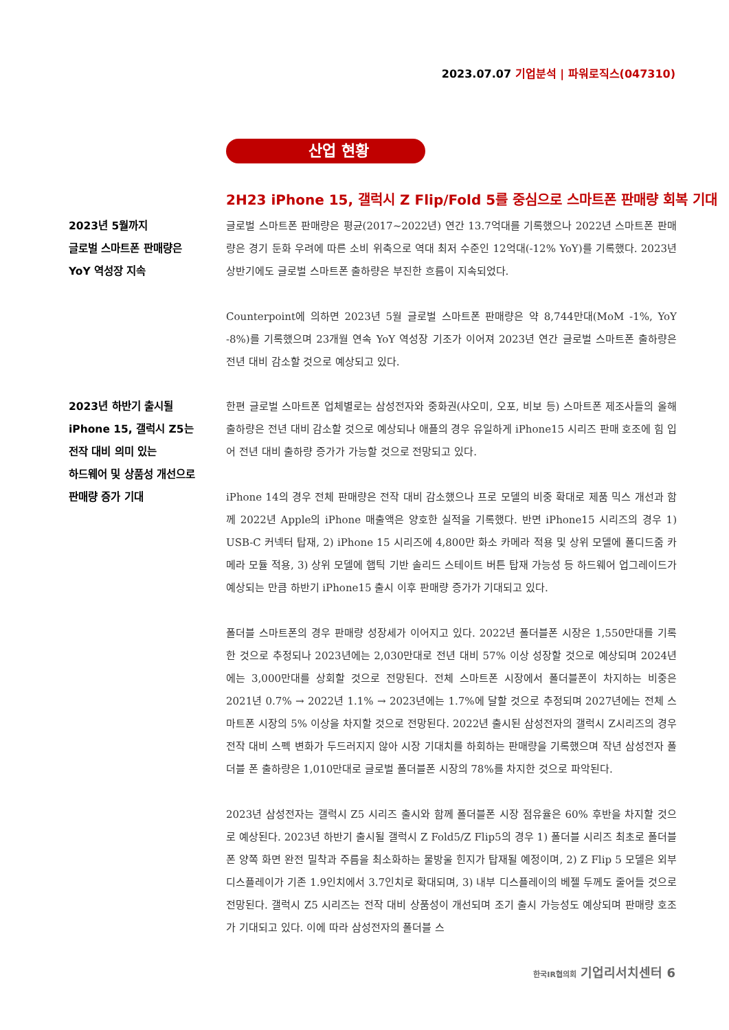2023.07.07 기업분석 | 파워로직스(047310)
산업 현황
2H23 iPhone 15, 갤럭시 Z Flip/Fold 5를 중심으로 스마트폰 판매량 회복 기대
2023년 5월까지
글로벌 스마트폰 판매량은
YoY 역성장 지속
글로벌 스마트폰 판매량은 평균(2017~2022년) 연간 13.7억대를 기록했으나 2022년 스마트폰 판매량은 경기 둔화 우려에 따른 소비 위축으로 역대 최저 수준인 12억대(-12% YoY)를 기록했다. 2023년 상반기에도 글로벌 스마트폰 출하량은 부진한 흐름이 지속되었다.
Counterpoint에 의하면 2023년 5월 글로벌 스마트폰 판매량은 약 8,744만대(MoM -1%, YoY -8%)를 기록했으며 23개월 연속 YoY 역성장 기조가 이어져 2023년 연간 글로벌 스마트폰 출하량은 전년 대비 감소할 것으로 예상되고 있다.
2023년 하반기 출시될
iPhone 15, 갤럭시 Z5는
전작 대비 의미 있는
하드웨어 및 상품성 개선으로
판매량 증가 기대
한편 글로벌 스마트폰 업체별로는 삼성전자와 중화권(샤오미, 오포, 비보 등) 스마트폰 제조사들의 올해 출하량은 전년 대비 감소할 것으로 예상되나 애플의 경우 유일하게 iPhone15 시리즈 판매 호조에 힘 입어 전년 대비 출하량 증가가 가능할 것으로 전망되고 있다.
iPhone 14의 경우 전체 판매량은 전작 대비 감소했으나 프로 모델의 비중 확대로 제품 믹스 개선과 함께 2022년 Apple의 iPhone 매출액은 양호한 실적을 기록했다. 반면 iPhone15 시리즈의 경우 1) USB-C 커넥터 탑재, 2) iPhone 15 시리즈에 4,800만 화소 카메라 적용 및 상위 모델에 폴디드줌 카메라 모듈 적용, 3) 상위 모델에 햅틱 기반 솔리드 스테이트 버튼 탑재 가능성 등 하드웨어 업그레이드가 예상되는 만큼 하반기 iPhone15 출시 이후 판매량 증가가 기대되고 있다.
폴더블 스마트폰의 경우 판매량 성장세가 이어지고 있다. 2022년 폴더블폰 시장은 1,550만대를 기록한 것으로 추정되나 2023년에는 2,030만대로 전년 대비 57% 이상 성장할 것으로 예상되며 2024년에는 3,000만대를 상회할 것으로 전망된다. 전체 스마트폰 시장에서 폴더블폰이 차지하는 비중은 2021년 0.7% → 2022년 1.1% → 2023년에는 1.7%에 달할 것으로 추정되며 2027년에는 전체 스마트폰 시장의 5% 이상을 차지할 것으로 전망된다. 2022년 출시된 삼성전자의 갤럭시 Z시리즈의 경우 전작 대비 스펙 변화가 두드러지지 않아 시장 기대치를 하회하는 판매량을 기록했으며 작년 삼성전자 폴더블 폰 출하량은 1,010만대로 글로벌 폴더블폰 시장의 78%를 차지한 것으로 파악된다.
2023년 삼성전자는 갤럭시 Z5 시리즈 출시와 함께 폴더블폰 시장 점유율은 60% 후반을 차지할 것으로 예상된다. 2023년 하반기 출시될 갤럭시 Z Fold5/Z Flip5의 경우 1) 폴더블 시리즈 최초로 폴더블 폰 양쪽 화면 완전 밀착과 주름을 최소화하는 물방울 힌지가 탑재될 예정이며, 2) Z Flip 5 모델은 외부 디스플레이가 기존 1.9인치에서 3.7인치로 확대되며, 3) 내부 디스플레이의 베젤 두께도 줄어들 것으로 전망된다. 갤럭시 Z5 시리즈는 전작 대비 상품성이 개선되며 조기 출시 가능성도 예상되며 판매량 호조가 기대되고 있다. 이에 따라 삼성전자의 폴더블 스
한국IR협의회 기업리서치센터 6